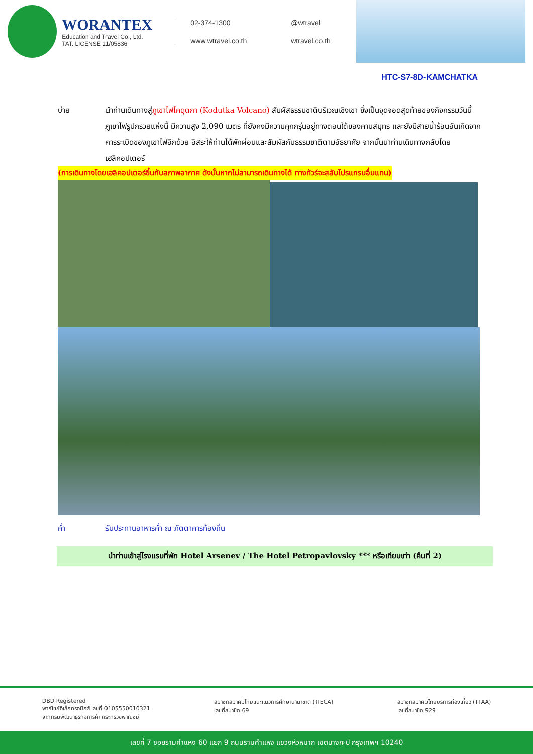WORANTEX
Education and Travel Co., Ltd.
TAT. LICENSE 11/05836
02-374-1300 @wtravel www.wtravel.co.th wtravel.co.th
HTC-S7-8D-KAMCHATKA
บ่าย นำท่านเดินทางสู่ภูเขาไฟโคดุตกา (Kodutka Volcano) สัมผัสธรรมชาติบริเวณเชิงเขา ซึ่งเป็นจุดจอดสุดท้ายของกิจกรรมวันนี้ ภูเขาไฟรูปกรวยแห่งนี้ มีความสูง 2,090 เมตร ที่ยังคงมีความคุกกรุ่นอยู่ทางตอนใต้ของคาบสมุทร และยังมีสายน้ำร้อนอันเกิดจากการระเบิดของภูเขาไฟอีกด้วย อิสระให้ท่านได้พักผ่อนและสัมผัสกับธรรมชาติตามอัธยาศัย จากนั้นนำท่านเดินทางกลับโดยเฮลิคอปเตอร์
(การเดินทางโดยเฮลิคอปเตอร์ขึ้นกับสภาพอากาศ ดังนั้นหากไม่สามารถเดินทางได้ ทางทัวร์จะสลับโปรแกรมอื่นแทน)
ค่ำ รับประทานอาหารค่ำ ณ ภัตตาคารท้องถิ่น
นำท่านเข้าสู่โรงแรมที่พัก Hotel Arsenev / The Hotel Petropavlovsky *** หรือเทียบเท่า (คืนที่ 2)
DBD Registered
พาณิชย์อิเล็กทรอนิกส์ เลขที่ 0105550010321
จากกรมพัฒนาธุรกิจการค้า กระทรวงพาณิชย์
สมาชิกสมาคมไทยแนะแนวการศึกษานานาชาติ (TIECA)
เลขที่สมาชิก 69
สมาชิกสมาคมไทยบริการท่องเที่ยว (TTAA)
เลขที่สมาชิก 929
เลขที่ 7 ซอยรามคำแหง 60 แยก 9 ถนนรามคำแหง แขวงหัวหมาก เขตบางกะปิ กรุงเทพฯ 10240